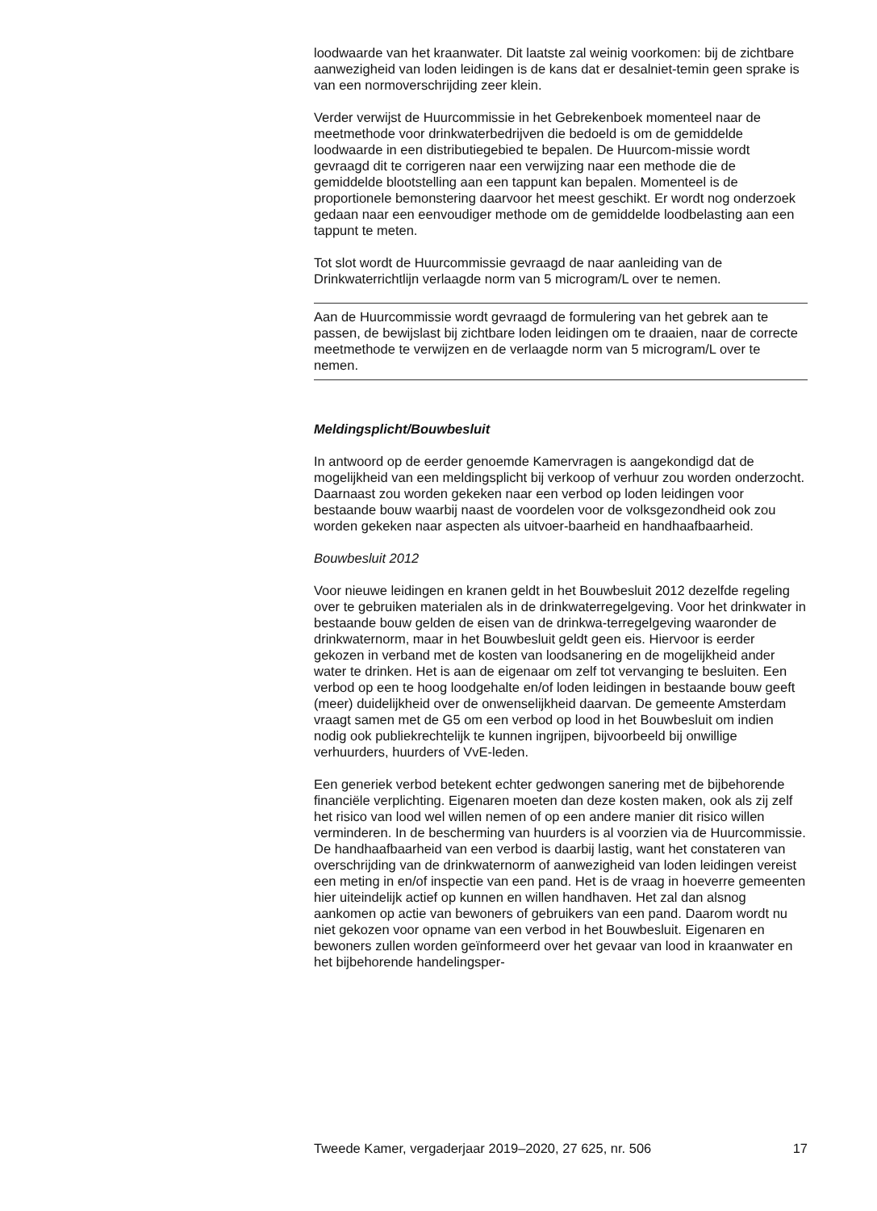loodwaarde van het kraanwater. Dit laatste zal weinig voorkomen: bij de zichtbare aanwezigheid van loden leidingen is de kans dat er desalniet-temin geen sprake is van een normoverschrijding zeer klein.
Verder verwijst de Huurcommissie in het Gebrekenboek momenteel naar de meetmethode voor drinkwaterbedrijven die bedoeld is om de gemiddelde loodwaarde in een distributiegebied te bepalen. De Huurcom-missie wordt gevraagd dit te corrigeren naar een verwijzing naar een methode die de gemiddelde blootstelling aan een tappunt kan bepalen. Momenteel is de proportionele bemonstering daarvoor het meest geschikt. Er wordt nog onderzoek gedaan naar een eenvoudiger methode om de gemiddelde loodbelasting aan een tappunt te meten.
Tot slot wordt de Huurcommissie gevraagd de naar aanleiding van de Drinkwaterrichtlijn verlaagde norm van 5 microgram/L over te nemen.
Aan de Huurcommissie wordt gevraagd de formulering van het gebrek aan te passen, de bewijslast bij zichtbare loden leidingen om te draaien, naar de correcte meetmethode te verwijzen en de verlaagde norm van 5 microgram/L over te nemen.
Meldingsplicht/Bouwbesluit
In antwoord op de eerder genoemde Kamervragen is aangekondigd dat de mogelijkheid van een meldingsplicht bij verkoop of verhuur zou worden onderzocht. Daarnaast zou worden gekeken naar een verbod op loden leidingen voor bestaande bouw waarbij naast de voordelen voor de volksgezondheid ook zou worden gekeken naar aspecten als uitvoer-baarheid en handhaafbaarheid.
Bouwbesluit 2012
Voor nieuwe leidingen en kranen geldt in het Bouwbesluit 2012 dezelfde regeling over te gebruiken materialen als in de drinkwaterregelgeving. Voor het drinkwater in bestaande bouw gelden de eisen van de drinkwa-terregelgeving waaronder de drinkwaternorm, maar in het Bouwbesluit geldt geen eis. Hiervoor is eerder gekozen in verband met de kosten van loodsanering en de mogelijkheid ander water te drinken. Het is aan de eigenaar om zelf tot vervanging te besluiten. Een verbod op een te hoog loodgehalte en/of loden leidingen in bestaande bouw geeft (meer) duidelijkheid over de onwenselijkheid daarvan. De gemeente Amsterdam vraagt samen met de G5 om een verbod op lood in het Bouwbesluit om indien nodig ook publiekrechtelijk te kunnen ingrijpen, bijvoorbeeld bij onwillige verhuurders, huurders of VvE-leden.
Een generiek verbod betekent echter gedwongen sanering met de bijbehorende financiële verplichting. Eigenaren moeten dan deze kosten maken, ook als zij zelf het risico van lood wel willen nemen of op een andere manier dit risico willen verminderen. In de bescherming van huurders is al voorzien via de Huurcommissie. De handhaafbaarheid van een verbod is daarbij lastig, want het constateren van overschrijding van de drinkwaternorm of aanwezigheid van loden leidingen vereist een meting in en/of inspectie van een pand. Het is de vraag in hoeverre gemeenten hier uiteindelijk actief op kunnen en willen handhaven. Het zal dan alsnog aankomen op actie van bewoners of gebruikers van een pand. Daarom wordt nu niet gekozen voor opname van een verbod in het Bouwbesluit. Eigenaren en bewoners zullen worden geïnformeerd over het gevaar van lood in kraanwater en het bijbehorende handelingsper-
Tweede Kamer, vergaderjaar 2019–2020, 27 625, nr. 506 17